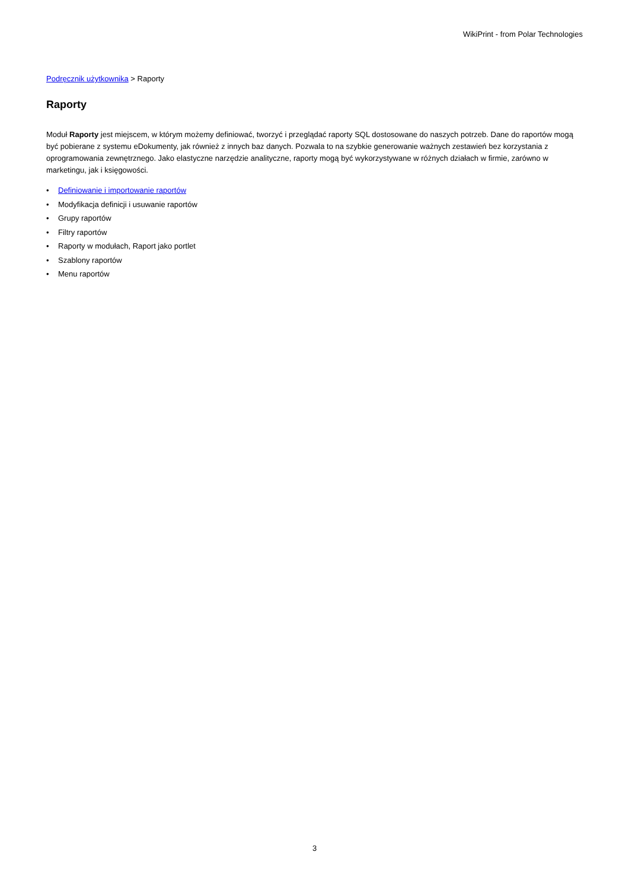WikiPrint - from Polar Technologies
Podręcznik użytkownika > Raporty
Raporty
Moduł Raporty jest miejscem, w którym możemy definiować, tworzyć i przeglądać raporty SQL dostosowane do naszych potrzeb. Dane do raportów mogą być pobierane z systemu eDokumenty, jak również z innych baz danych. Pozwala to na szybkie generowanie ważnych zestawień bez korzystania z oprogramowania zewnętrznego. Jako elastyczne narzędzie analityczne, raporty mogą być wykorzystywane w różnych działach w firmie, zarówno w marketingu, jak i księgowości.
• Definiowanie i importowanie raportów
• Modyfikacja definicji i usuwanie raportów
• Grupy raportów
• Filtry raportów
• Raporty w modułach, Raport jako portlet
• Szablony raportów
• Menu raportów
3